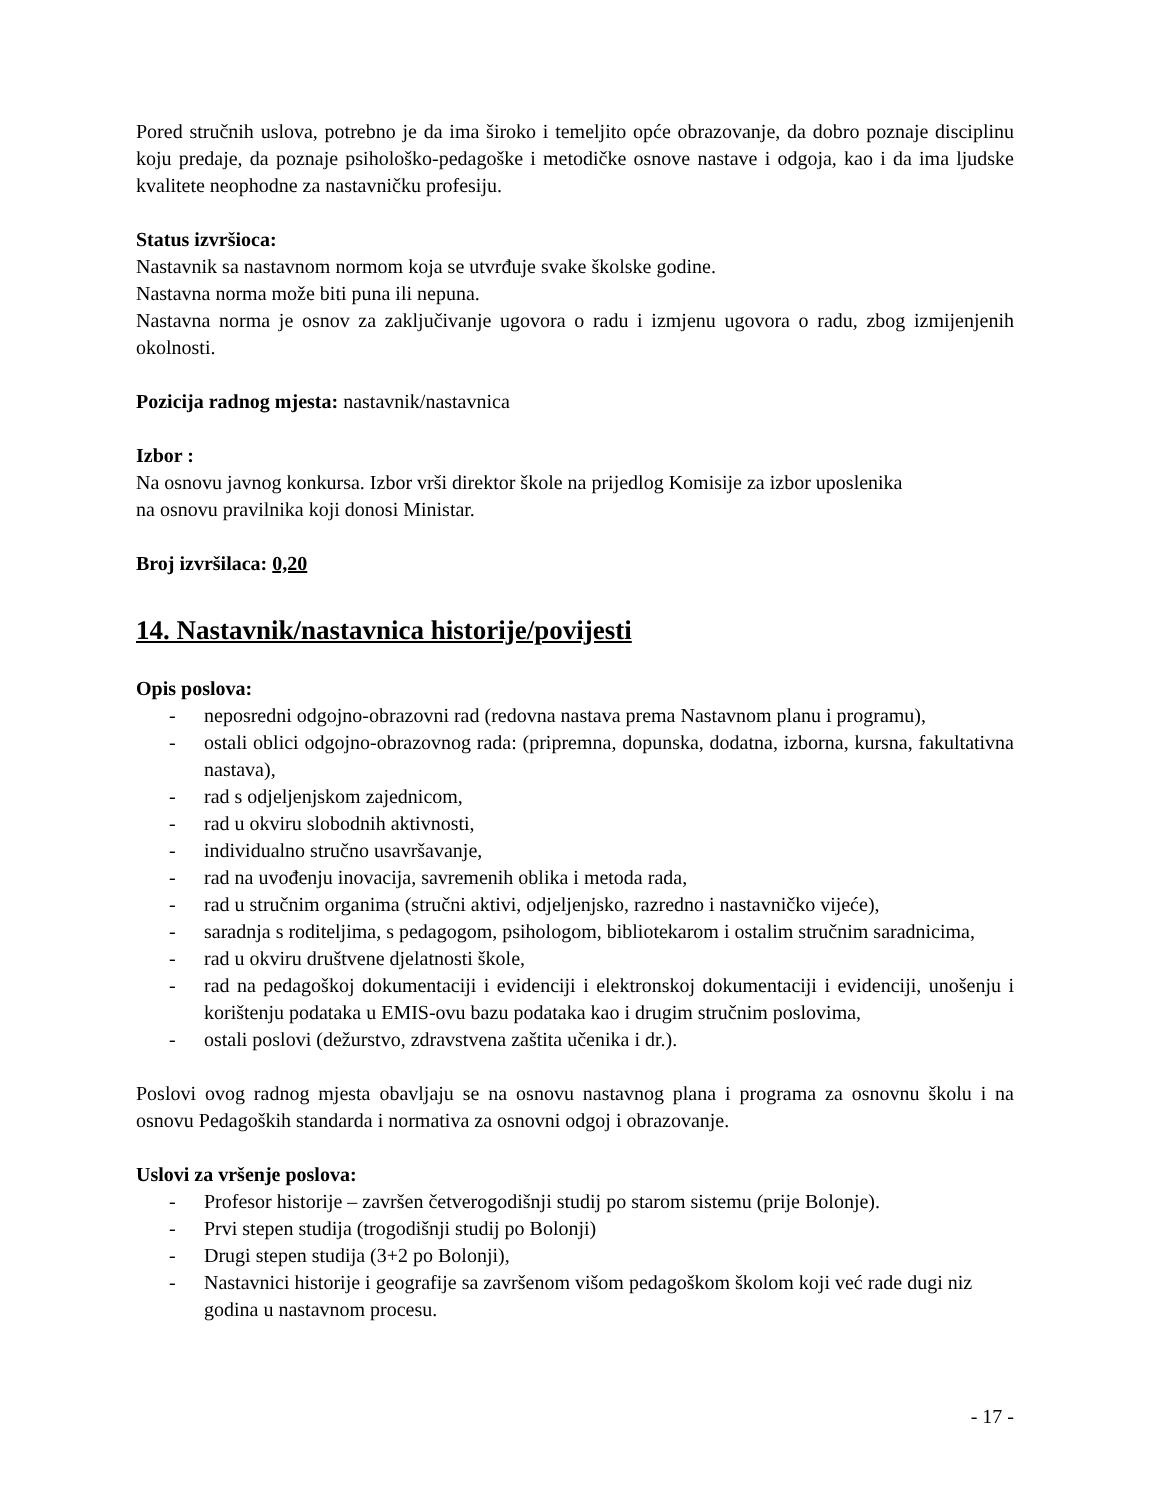Pored stručnih uslova, potrebno je da ima široko i temeljito opće obrazovanje, da dobro poznaje disciplinu koju predaje, da poznaje psihološko-pedagoške i metodičke osnove nastave i odgoja, kao i da ima ljudske kvalitete neophodne za nastavničku profesiju.
Status izvršioca:
Nastavnik sa nastavnom normom koja se utvrđuje svake školske godine.
Nastavna norma može biti puna ili nepuna.
Nastavna norma je osnov za zaključivanje ugovora o radu i izmjenu ugovora o radu, zbog izmijenjenih okolnosti.
Pozicija radnog mjesta: nastavnik/nastavnica
Izbor :
Na osnovu javnog konkursa. Izbor vrši direktor škole na prijedlog Komisije za izbor uposlenika
na osnovu pravilnika koji donosi Ministar.
Broj izvršilaca: 0,20
14. Nastavnik/nastavnica historije/povijesti
Opis poslova:
- neposredni odgojno-obrazovni rad (redovna nastava prema Nastavnom planu i programu),
- ostali oblici odgojno-obrazovnog rada: (pripremna, dopunska, dodatna, izborna, kursna, fakultativna nastava),
- rad s odjeljenjskom zajednicom,
- rad u okviru slobodnih aktivnosti,
- individualno stručno usavršavanje,
- rad na uvođenju inovacija, savremenih oblika i metoda rada,
- rad u stručnim organima (stručni aktivi, odjeljenjsko, razredno i nastavničko vijeće),
- saradnja s roditeljima, s pedagogom, psihologom, bibliotekarom i ostalim stručnim saradnicima,
- rad u okviru društvene djelatnosti škole,
- rad na pedagoškoj dokumentaciji i evidenciji i elektronskoj dokumentaciji i evidenciji, unošenju i korištenju podataka u EMIS-ovu bazu podataka kao i drugim stručnim poslovima,
- ostali poslovi (dežurstvo, zdravstvena zaštita učenika i dr.).
Poslovi ovog radnog mjesta obavljaju se na osnovu nastavnog plana i programa za osnovnu školu i na osnovu Pedagoških standarda i normativa za osnovni odgoj i obrazovanje.
Uslovi za vršenje poslova:
- Profesor historije – završen četverogodišnji studij po starom sistemu (prije Bolonje).
- Prvi stepen studija (trogodišnji studij po Bolonji)
- Drugi stepen studija (3+2 po Bolonji),
- Nastavnici historije i geografije sa završenom višom pedagoškom školom koji već rade dugi niz godina u nastavnom procesu.
- 17 -